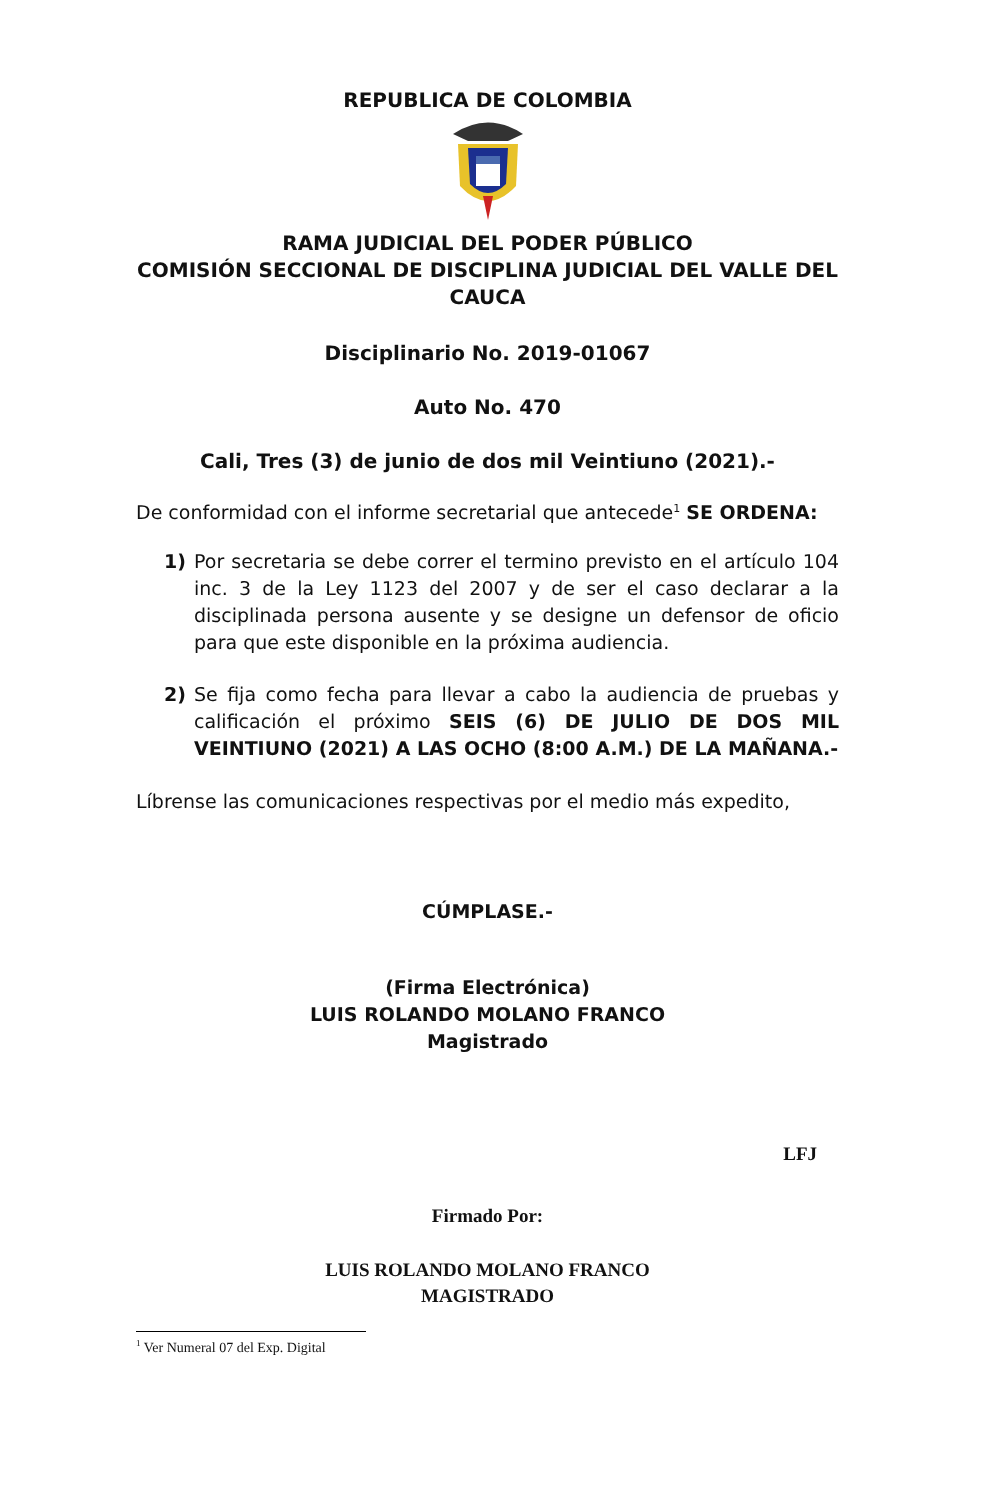REPUBLICA DE COLOMBIA
RAMA JUDICIAL DEL PODER PÚBLICO
COMISIÓN SECCIONAL DE DISCIPLINA JUDICIAL DEL VALLE DEL CAUCA
Disciplinario No. 2019-01067
Auto No. 470
Cali, Tres (3) de junio de dos mil Veintiuno (2021).-
De conformidad con el informe secretarial que antecede<sup>1</sup> SE ORDENA:
1) Por secretaria se debe correr el termino previsto en el artículo 104 inc. 3 de la Ley 1123 del 2007 y de ser el caso declarar a la disciplinada persona ausente y se designe un defensor de oficio para que este disponible en la próxima audiencia.
2) Se fija como fecha para llevar a cabo la audiencia de pruebas y calificación el próximo SEIS (6) DE JULIO DE DOS MIL VEINTIUNO (2021) A LAS OCHO (8:00 A.M.) DE LA MAÑANA.-
Líbrense las comunicaciones respectivas por el medio más expedito,
CÚMPLASE.-
(Firma Electrónica)
LUIS ROLANDO MOLANO FRANCO
Magistrado
LFJ
Firmado Por:
LUIS ROLANDO MOLANO FRANCO
MAGISTRADO
<sup>1</sup> Ver Numeral 07 del Exp. Digital